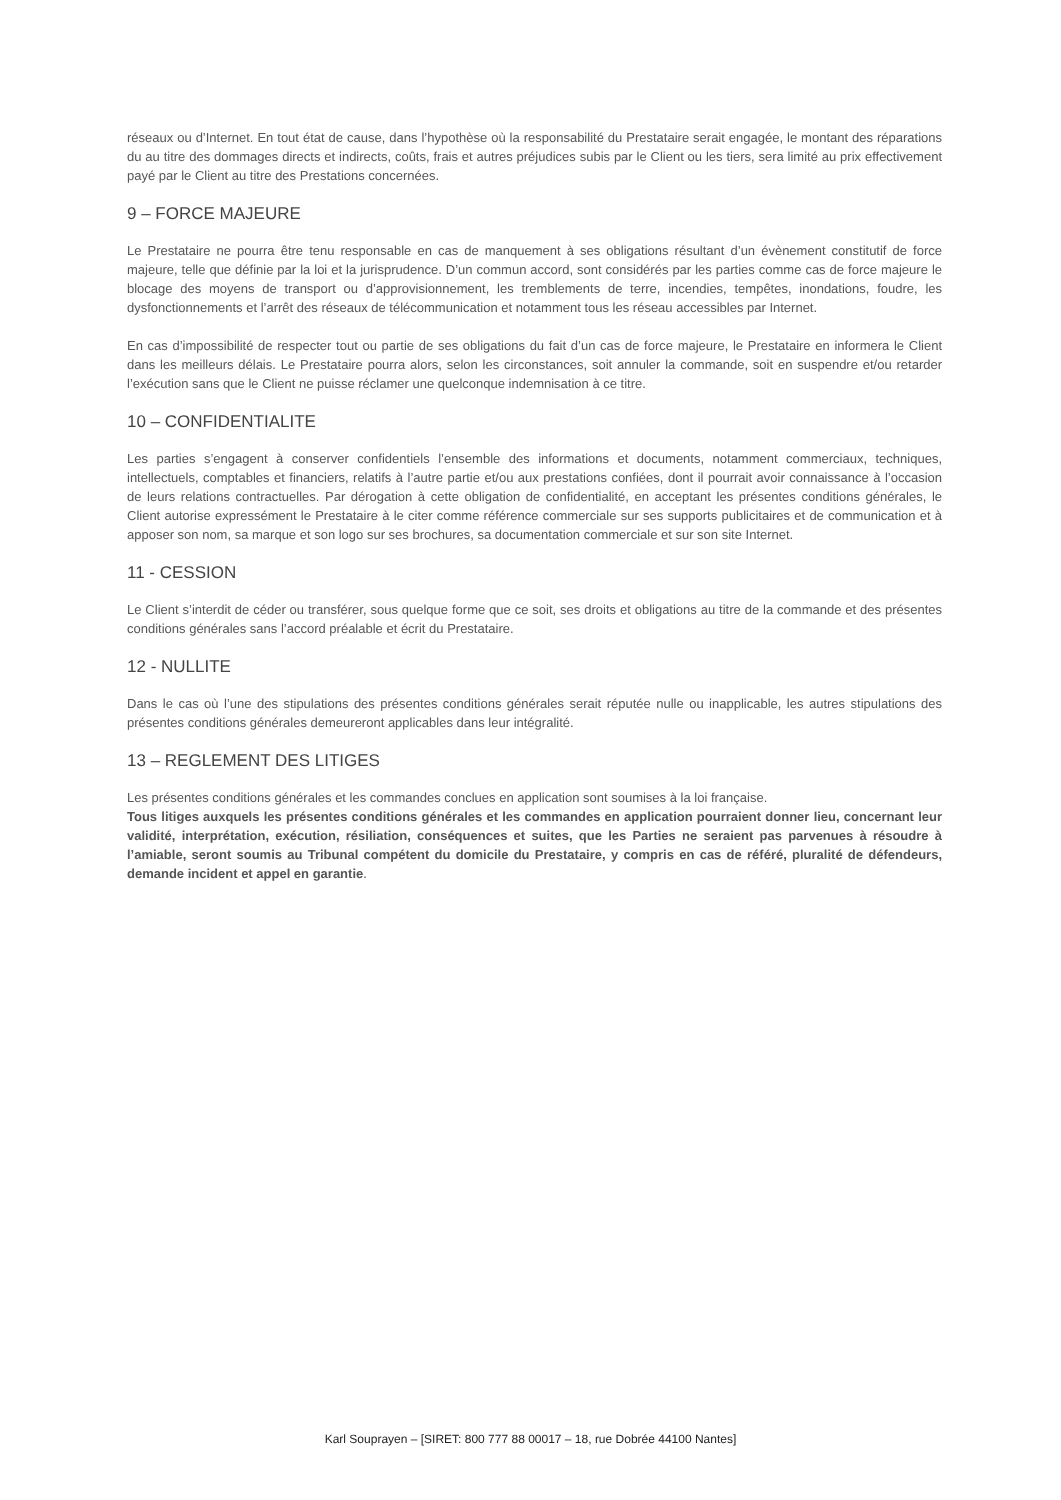réseaux ou d’Internet. En tout état de cause, dans l’hypothèse où la responsabilité du Prestataire serait engagée, le montant des réparations du au titre des dommages directs et indirects, coûts, frais et autres préjudices subis par le Client ou les tiers, sera limité au prix effectivement payé par le Client au titre des Prestations concernées.
9 – FORCE MAJEURE
Le Prestataire ne pourra être tenu responsable en cas de manquement à ses obligations résultant d’un évènement constitutif de force majeure, telle que définie par la loi et la jurisprudence. D’un commun accord, sont considérés par les parties comme cas de force majeure le blocage des moyens de transport ou d’approvisionnement, les tremblements de terre, incendies, tempêtes, inondations, foudre, les dysfonctionnements et l’arrêt des réseaux de télécommunication et notamment tous les réseau accessibles par Internet.
En cas d’impossibilité de respecter tout ou partie de ses obligations du fait d’un cas de force majeure, le Prestataire en informera le Client dans les meilleurs délais. Le Prestataire pourra alors, selon les circonstances, soit annuler la commande, soit en suspendre et/ou retarder l’exécution sans que le Client ne puisse réclamer une quelconque indemnisation à ce titre.
10 – CONFIDENTIALITE
Les parties s’engagent à conserver confidentiels l’ensemble des informations et documents, notamment commerciaux, techniques, intellectuels, comptables et financiers, relatifs à l’autre partie et/ou aux prestations confiées, dont il pourrait avoir connaissance à l’occasion de leurs relations contractuelles. Par dérogation à cette obligation de confidentialité, en acceptant les présentes conditions générales, le Client autorise expressément le Prestataire à le citer comme référence commerciale sur ses supports publicitaires et de communication et à apposer son nom, sa marque et son logo sur ses brochures, sa documentation commerciale et sur son site Internet.
11 - CESSION
Le Client s’interdit de céder ou transférer, sous quelque forme que ce soit, ses droits et obligations au titre de la commande et des présentes conditions générales sans l’accord préalable et écrit du Prestataire.
12 - NULLITE
Dans le cas où l’une des stipulations des présentes conditions générales serait réputée nulle ou inapplicable, les autres stipulations des présentes conditions générales demeureront applicables dans leur intégralité.
13 – REGLEMENT DES LITIGES
Les présentes conditions générales et les commandes conclues en application sont soumises à la loi française.
Tous litiges auxquels les présentes conditions générales et les commandes en application pourraient donner lieu, concernant leur validité, interprétation, exécution, résiliation, conséquences et suites, que les Parties ne seraient pas parvenues à résoudre à l’amiable, seront soumis au Tribunal compétent du domicile du Prestataire, y compris en cas de référé, pluralité de défendeurs, demande incident et appel en garantie.
Karl Souprayen – [SIRET: 800 777 88 00017 – 18, rue Dobrée 44100 Nantes]